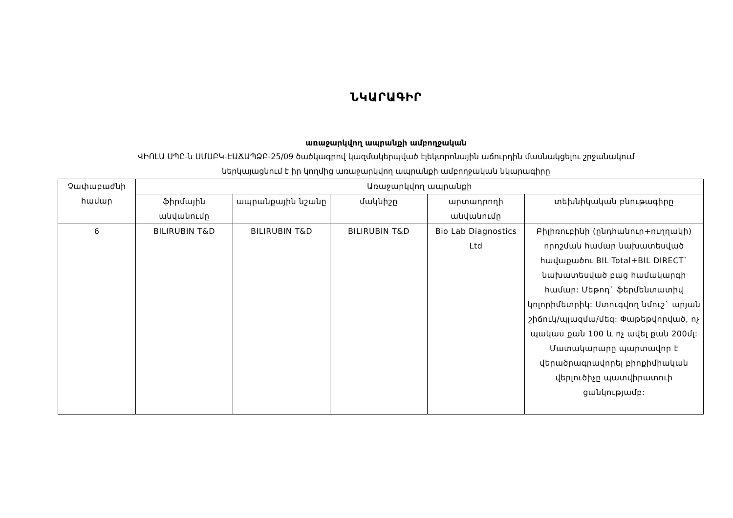ՆԿԱՐԱԳԻՐ
առաջարկվող ապրանքի ամբողջական
ՎԻՈԼԱ ՍՊԸ-ն ՍՄՍԲԿ-ԷԱՃԱՊՁԲ-25/09 ծածկագրով կազմակերպված էլեկտրոնային աճուրդին մասնակցելու շրջանակում
ներկայացնում է իր կողմից առաջարկվող ապրանքի ամբողջական նկարագիրը
| Չափաբաժնի համար | Առաջարկվող ապրանքի | | | | |
| --- | --- | --- | --- | --- | --- |
| | ֆիրմային անվանումը | ապրանքային նշանը | մակնիշը | արտադրողի անվանումը | տեխնիկական բնութագիրը |
| 6 | BILIRUBIN T&D | BILIRUBIN T&D | BILIRUBIN T&D | Bio Lab Diagnostics Ltd | Բիլիռուբինի (ընդհանուր+ուղղակի) որոշման համար նախատեսված հավաքածու BIL Total+BIL DIRECT` նախատեսված բաց համակարգի համար: Մեթոդ` ֆերմենտատիվ կոլորիմետրիկ: Ստուգվող նմուշ` արյան շիճուկ/պլազմա/մեզ: Փաթեթվորված, ոչ պակաս քան 100 և ոչ ավել քան 200մլ: Մատակարարը պարտավոր է վերածրագրավորել բիոքիմիական վերլուծիչը պատվիրատուի ցանկությամբ: |